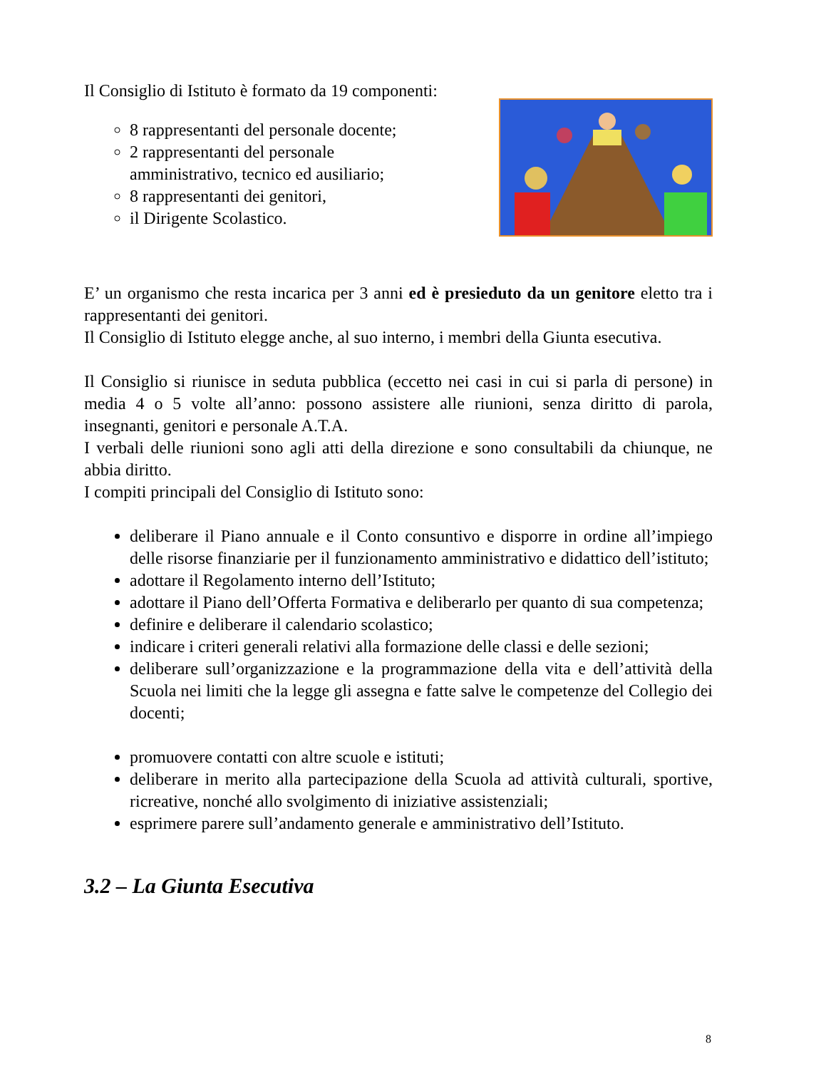Il Consiglio di Istituto è formato da 19 componenti:
8 rappresentanti del personale docente;
2 rappresentanti del personale
amministrativo, tecnico ed ausiliario;
8 rappresentanti dei genitori,
il Dirigente Scolastico.
E’ un organismo che resta incarica per 3 anni ed è presieduto da un genitore eletto tra i rappresentanti dei genitori.
Il Consiglio di Istituto elegge anche, al suo interno, i membri della Giunta esecutiva.
Il Consiglio si riunisce in seduta pubblica (eccetto nei casi in cui si parla di persone) in media 4 o 5 volte all’anno: possono assistere alle riunioni, senza diritto di parola, insegnanti, genitori e personale A.T.A.
I verbali delle riunioni sono agli atti della direzione e sono consultabili da chiunque, ne abbia diritto.
I compiti principali del Consiglio di Istituto sono:
deliberare il Piano annuale e il Conto consuntivo e disporre in ordine all’impiego delle risorse finanziarie per il funzionamento amministrativo e didattico dell’istituto;
adottare il Regolamento interno dell’Istituto;
adottare il Piano dell’Offerta Formativa e deliberarlo per quanto di sua competenza;
definire e deliberare il calendario scolastico;
indicare i criteri generali relativi alla formazione delle classi e delle sezioni;
deliberare sull’organizzazione e la programmazione della vita e dell’attività della Scuola nei limiti che la legge gli assegna e fatte salve le competenze del Collegio dei docenti;
promuovere contatti con altre scuole e istituti;
deliberare in merito alla partecipazione della Scuola ad attività culturali, sportive, ricreative, nonché allo svolgimento di iniziative assistenziali;
esprimere parere sull’andamento generale e amministrativo dell’Istituto.
3.2 – La Giunta Esecutiva
8